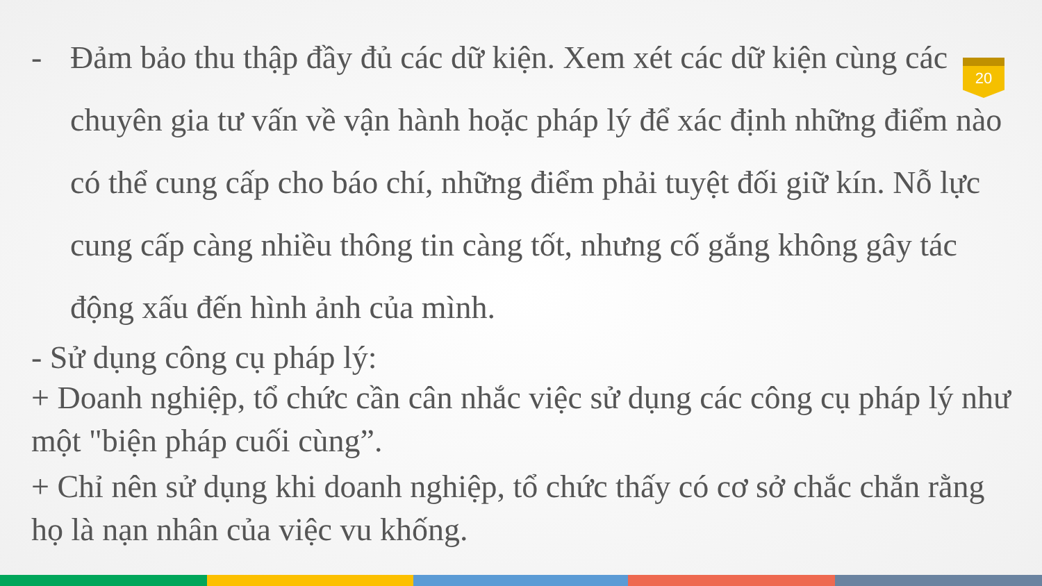20
- Đảm bảo thu thập đầy đủ các dữ kiện. Xem xét các dữ kiện cùng các chuyên gia tư vấn về vận hành hoặc pháp lý để xác định những điểm nào có thể cung cấp cho báo chí, những điểm phải tuyệt đối giữ kín. Nỗ lực cung cấp càng nhiều thông tin càng tốt, nhưng cố gắng không gây tác động xấu đến hình ảnh của mình.
- Sử dụng công cụ pháp lý:
+ Doanh nghiệp, tổ chức cần cân nhắc việc sử dụng các công cụ pháp lý như một "biện pháp cuối cùng”.
+ Chỉ nên sử dụng khi doanh nghiệp, tổ chức thấy có cơ sở chắc chắn rằng họ là nạn nhân của việc vu khống.